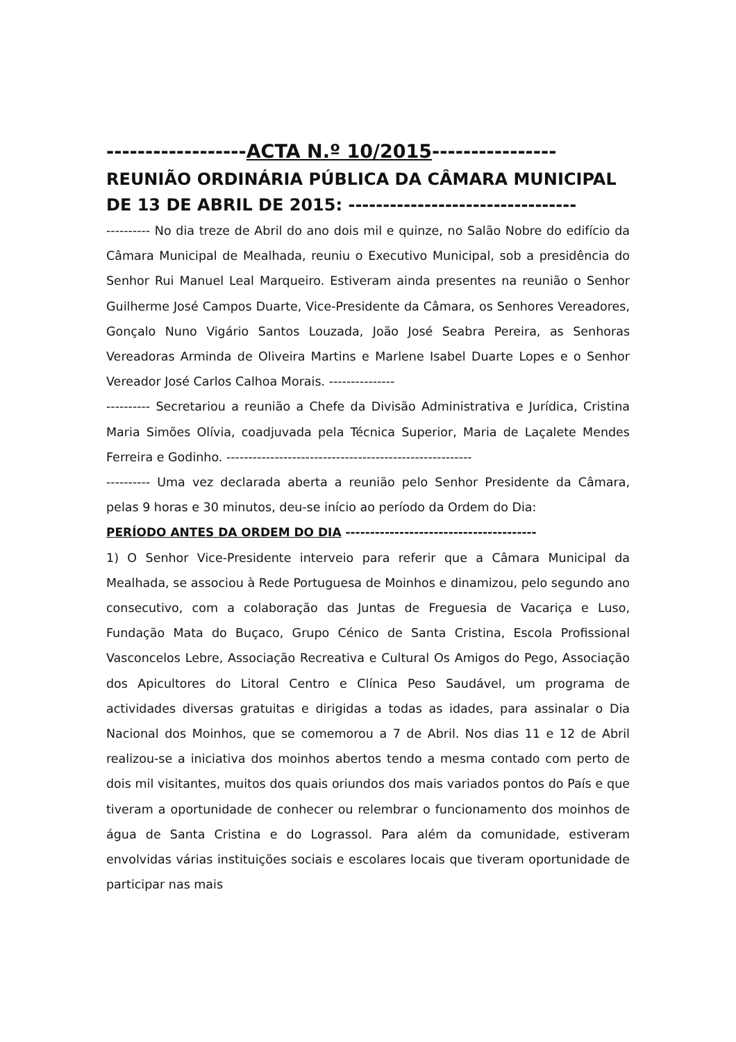------------------ACTA N.º 10/2015----------------
REUNIÃO ORDINÁRIA PÚBLICA DA CÂMARA MUNICIPAL DE 13 DE ABRIL DE 2015: ---------------------------------
---------- No dia treze de Abril do ano dois mil e quinze, no Salão Nobre do edifício da Câmara Municipal de Mealhada, reuniu o Executivo Municipal, sob a presidência do Senhor Rui Manuel Leal Marqueiro. Estiveram ainda presentes na reunião o Senhor Guilherme José Campos Duarte, Vice-Presidente da Câmara, os Senhores Vereadores, Gonçalo Nuno Vigário Santos Louzada, João José Seabra Pereira, as Senhoras Vereadoras Arminda de Oliveira Martins e Marlene Isabel Duarte Lopes e o Senhor Vereador José Carlos Calhoa Morais. ---------------
---------- Secretariou a reunião a Chefe da Divisão Administrativa e Jurídica, Cristina Maria Simões Olívia, coadjuvada pela Técnica Superior, Maria de Laçalete Mendes Ferreira e Godinho. --------------------------------------------------------
---------- Uma vez declarada aberta a reunião pelo Senhor Presidente da Câmara, pelas 9 horas e 30 minutos, deu-se início ao período da Ordem do Dia:
PERÍODO ANTES DA ORDEM DO DIA ---------------------------------------
1) O Senhor Vice-Presidente interveio para referir que a Câmara Municipal da Mealhada, se associou à Rede Portuguesa de Moinhos e dinamizou, pelo segundo ano consecutivo, com a colaboração das Juntas de Freguesia de Vacariça e Luso, Fundação Mata do Buçaco, Grupo Cénico de Santa Cristina, Escola Profissional Vasconcelos Lebre, Associação Recreativa e Cultural Os Amigos do Pego, Associação dos Apicultores do Litoral Centro e Clínica Peso Saudável, um programa de actividades diversas gratuitas e dirigidas a todas as idades, para assinalar o Dia Nacional dos Moinhos, que se comemorou a 7 de Abril. Nos dias 11 e 12 de Abril realizou-se a iniciativa dos moinhos abertos tendo a mesma contado com perto de dois mil visitantes, muitos dos quais oriundos dos mais variados pontos do País e que tiveram a oportunidade de conhecer ou relembrar o funcionamento dos moinhos de água de Santa Cristina e do Lograssol. Para além da comunidade, estiveram envolvidas várias instituições sociais e escolares locais que tiveram oportunidade de participar nas mais